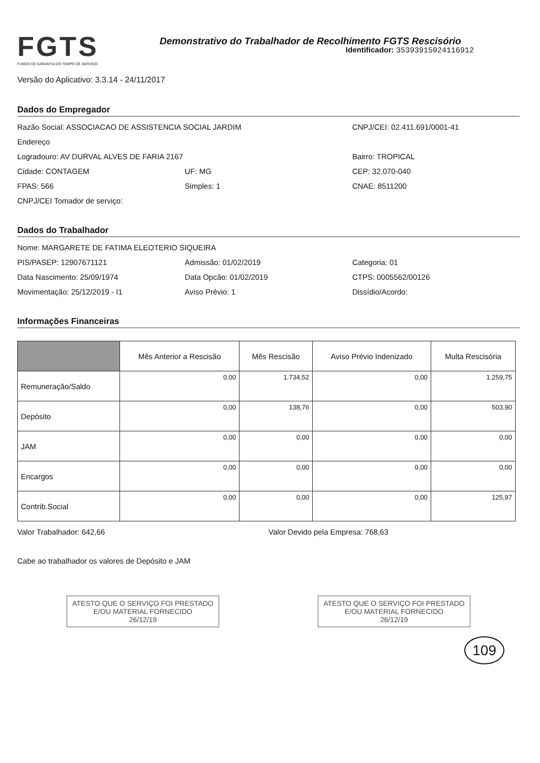FGTS
FUNDO DE GARANTIA DO TEMPO DE SERVIÇO
Demonstrativo do Trabalhador de Recolhimento FGTS Rescisório
Identificador: 35393915024116912
Versão do Aplicativo: 3.3.14 - 24/11/2017
Dados do Empregador
Razão Social: ASSOCIACAO DE ASSISTENCIA SOCIAL JARDIM
CNPJ/CEI: 02.411.691/0001-41
Endereço
Logradouro: AV DURVAL ALVES DE FARIA 2167
Bairro: TROPICAL
Cidade: CONTAGEM UF: MG CEP: 32.070-040
FPAS: 566 Simples: 1 CNAE: 8511200
CNPJ/CEI Tomador de serviço:
Dados do Trabalhador
Nome: MARGARETE DE FATIMA ELEOTERIO SIQUEIRA
PIS/PASEP: 12907671121 Admissão: 01/02/2019 Categoria: 01
Data Nascimento: 25/09/1974 Data Opcão: 01/02/2019 CTPS: 0005562/00126
Movimentação: 25/12/2019 - I1 Aviso Prévio: 1 Dissídio/Acordo:
Informações Financeiras
| | Mês Anterior a Rescisão | Mês Rescisão | Aviso Prévio Indenizado | Multa Rescisória |
| --- | --- | --- | --- | --- |
| Remuneração/Saldo | 0,00 | 1.734,52 | 0,00 | 1.259,75 |
| Depósito | 0,00 | 138,76 | 0,00 | 503,90 |
| JAM | 0,00 | 0,00 | 0,00 | 0,00 |
| Encargos | 0,00 | 0,00 | 0,00 | 0,00 |
| Contrib.Social | 0,00 | 0,00 | 0,00 | 125,97 |
Valor Trabalhador: 642,66 Valor Devido pela Empresa: 768,63
Cabe ao trabalhador os valores de Depósito e JAM
ATESTO QUE O SERVIÇO FOI PRESTADO
E/OU MATERIAL FORNECIDO
26/12/19
ATESTO QUE O SERVIÇO FOI PRESTADO
E/OU MATERIAL FORNECIDO
26/12/19
109